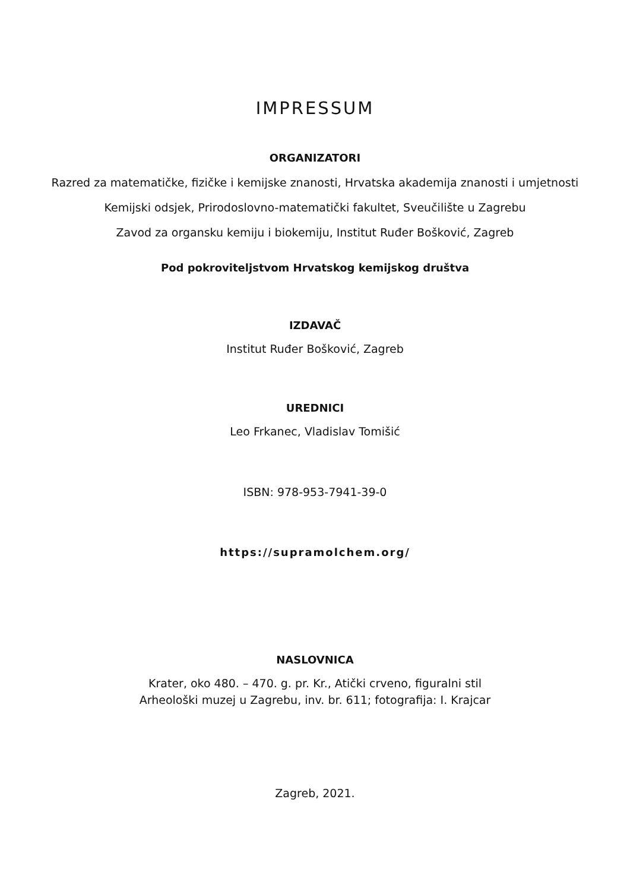IMPRESSUM
ORGANIZATORI
Razred za matematičke, fizičke i kemijske znanosti, Hrvatska akademija znanosti i umjetnosti
Kemijski odsjek, Prirodoslovno-matematički fakultet, Sveučilište u Zagrebu
Zavod za organsku kemiju i biokemiju, Institut Ruđer Bošković, Zagreb
Pod pokroviteljstvom Hrvatskog kemijskog društva
IZDAVAČ
Institut Ruđer Bošković, Zagreb
UREDNICI
Leo Frkanec, Vladislav Tomišić
ISBN: 978-953-7941-39-0
https://supramolchem.org/
NASLOVNICA
Krater, oko 480. – 470. g. pr. Kr., Atički crveno, figuralni stil
Arheološki muzej u Zagrebu, inv. br. 611; fotografija: I. Krajcar
Zagreb, 2021.